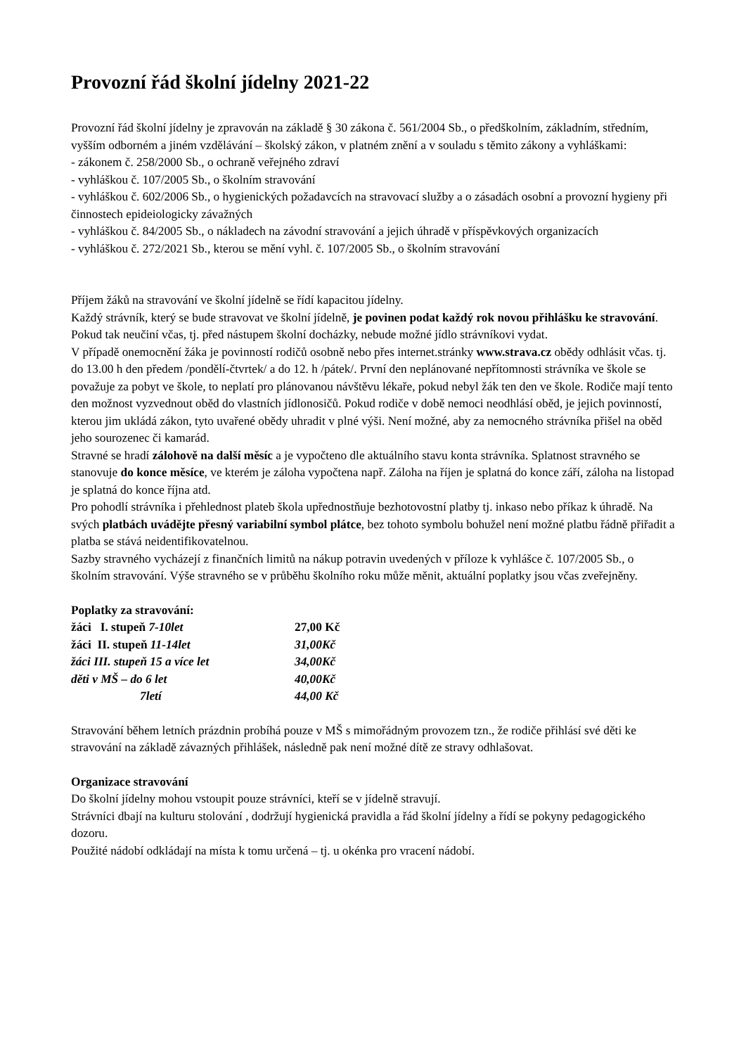Provozní řád školní jídelny 2021-22
Provozní řád školní jídelny je zpravován na základě § 30 zákona č. 561/2004 Sb., o předškolním, základním, středním, vyšším odborném a jiném vzdělávání – školský zákon, v platném znění a v souladu s těmito zákony a vyhláškami:
- zákonem č. 258/2000 Sb., o ochraně veřejného zdraví
- vyhláškou č. 107/2005 Sb., o školním stravování
- vyhláškou č. 602/2006 Sb., o hygienických požadavcích na stravovací služby a o zásadách osobní a provozní hygieny při činnostech epideiologicky závažných
- vyhláškou č. 84/2005 Sb., o nákladech na závodní stravování a jejich úhradě v příspěvkových organizacích
- vyhláškou č. 272/2021 Sb., kterou se mění vyhl. č. 107/2005 Sb., o školním stravování
Příjem žáků na stravování ve školní jídelně se řídí kapacitou jídelny.
Každý strávník, který se bude stravovat ve školní jídelně, je povinen podat každý rok novou přihlášku ke stravování. Pokud tak neučiní včas, tj. před nástupem školní docházky, nebude možné jídlo strávníkovi vydat.
V případě onemocnění žáka je povinností rodičů osobně nebo přes internet.stránky www.strava.cz obědy odhlásit včas. tj. do 13.00 h den předem /pondělí-čtvrtek/ a do 12. h /pátek/. První den neplánované nepřítomnosti strávníka ve škole se považuje za pobyt ve škole, to neplatí pro plánovanou návštěvu lékaře, pokud nebyl žák ten den ve škole. Rodiče mají tento den možnost vyzvednout oběd do vlastních jídlonosičů. Pokud rodiče v době nemoci neodhlásí oběd, je jejich povinností, kterou jim ukládá zákon, tyto uvařené obědy uhradit v plné výši. Není možné, aby za nemocného strávníka přišel na oběd jeho sourozenec či kamarád.
Stravné se hradí zálohově na další měsíc a je vypočteno dle aktuálního stavu konta strávníka. Splatnost stravného se stanovuje do konce měsíce, ve kterém je záloha vypočtena např. Záloha na říjen je splatná do konce září, záloha na listopad je splatná do konce října atd.
Pro pohodlí strávníka i přehlednost plateb škola upřednostňuje bezhotovostní platby tj. inkaso nebo příkaz k úhradě. Na svých platbách uvádějte přesný variabilní symbol plátce, bez tohoto symbolu bohužel není možné platbu řádně přiřadit a platba se stává neidentifikovatelnou.
Sazby stravného vycházejí z finančních limitů na nákup potravin uvedených v příloze k vyhlášce č. 107/2005 Sb., o školním stravování. Výše stravného se v průběhu školního roku může měnit, aktuální poplatky jsou včas zveřejněny.
Poplatky za stravování:
| žáci I. stupeň 7-10let | 27,00 Kč |
| žáci II. stupeň 11-14let | 31,00Kč |
| žáci III. stupeň 15 a více let | 34,00Kč |
| děti v MŠ – do 6 let | 40,00Kč |
| 7letí | 44,00 Kč |
Stravování během letních prázdnin probíhá pouze v MŠ s mimořádným provozem tzn., že rodiče přihlásí své děti ke stravování na základě závazných přihlášek, následně pak není možné dítě ze stravy odhlašovat.
Organizace stravování
Do školní jídelny mohou vstoupit pouze strávníci, kteří se v jídelně stravují.
Strávníci dbají na kulturu stolování , dodržují hygienická pravidla a řád školní jídelny a řídí se pokyny pedagogického dozoru.
Použité nádobí odkládají na místa k tomu určená – tj. u okénka pro vracení nádobí.